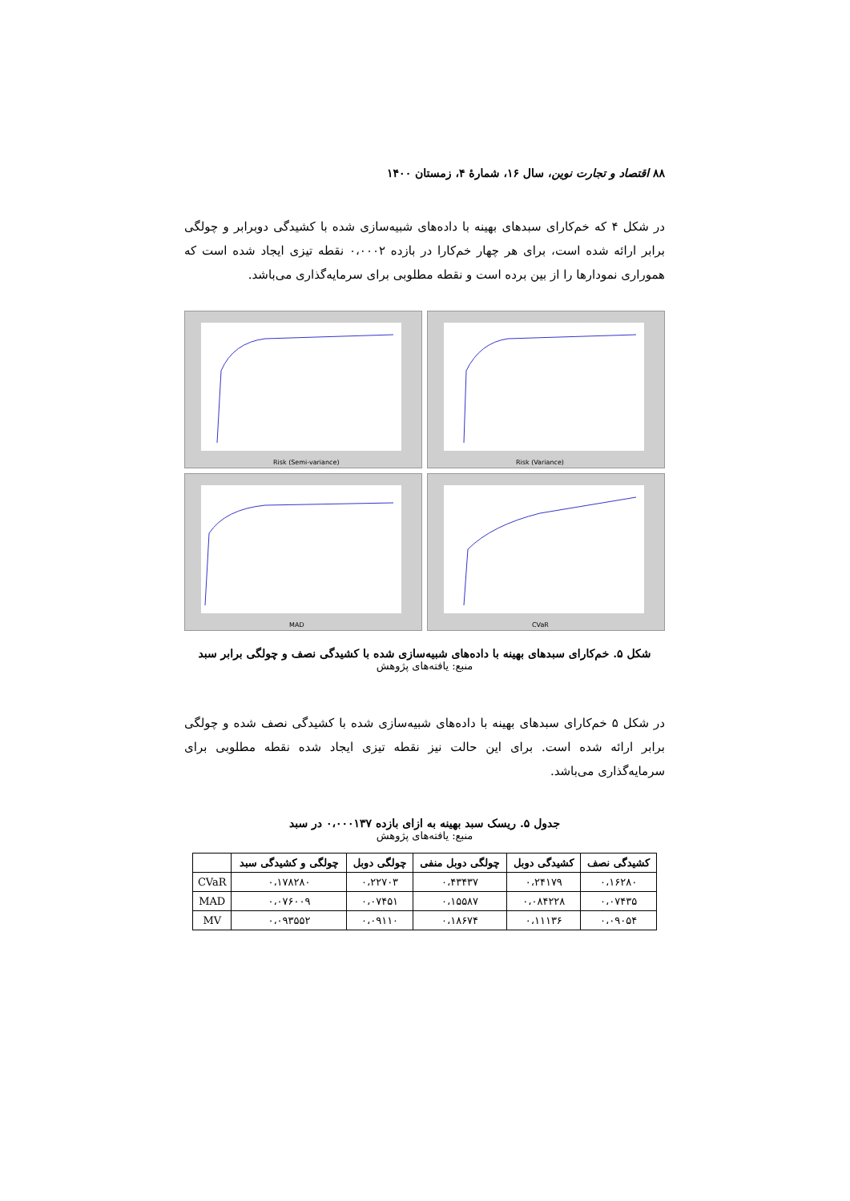۸۸ اقتصاد و تجارت نوین، سال ۱۶، شمارهٔ ۴، زمستان ۱۴۰۰
در شکل ۴ که خم‌کارای سبدهای بهینه با داده‌های شبیه‌سازی شده با کشیدگی دوبرابر و چولگی برابر ارائه شده است، برای هر چهار خم‌کارا در بازده ۰،۰۰۰۲ نقطه تیزی ایجاد شده است که هموراری نمودارها را از بین برده است و نقطه مطلوبی برای سرمایه‌گذاری می‌باشد.
Risk (Semi-variance)
Risk (Variance)
MAD
CVaR
شکل ۵. خم‌کارای سبدهای بهینه با داده‌های شبیه‌سازی شده با کشیدگی نصف و چولگی برابر سبد
منبع: یافته‌های پژوهش
در شکل ۵ خم‌کارای سبدهای بهینه با داده‌های شبیه‌سازی شده با کشیدگی نصف شده و چولگی برابر ارائه شده است. برای این حالت نیز نقطه تیزی ایجاد شده نقطه مطلوبی برای سرمایه‌گذاری می‌باشد.
جدول ۵. ریسک سبد بهینه به ازای بازده ۰،۰۰۰۱۳۷ در سبد
منبع: یافته‌های پژوهش
| کشیدگی نصف | کشیدگی دوبل | چولگی دوبل منفی | چولگی دوبل | چولگی و کشیدگی سبد | |
| --- | --- | --- | --- | --- | --- |
| ۰،۱۶۲۸۰ | ۰،۲۴۱۷۹ | ۰،۴۳۴۳۷ | ۰،۲۲۷۰۳ | ۰،۱۷۸۲۸۰ | CVaR |
| ۰،۰۷۴۳۵ | ۰،۰۸۴۲۲۸ | ۰،۱۵۵۸۷ | ۰،۰۷۴۵۱ | ۰،۰۷۶۰۰۹ | MAD |
| ۰،۰۹۰۵۴ | ۰،۱۱۱۳۶ | ۰،۱۸۶۷۴ | ۰،۰۹۱۱۰ | ۰،۰۹۳۵۵۲ | MV |